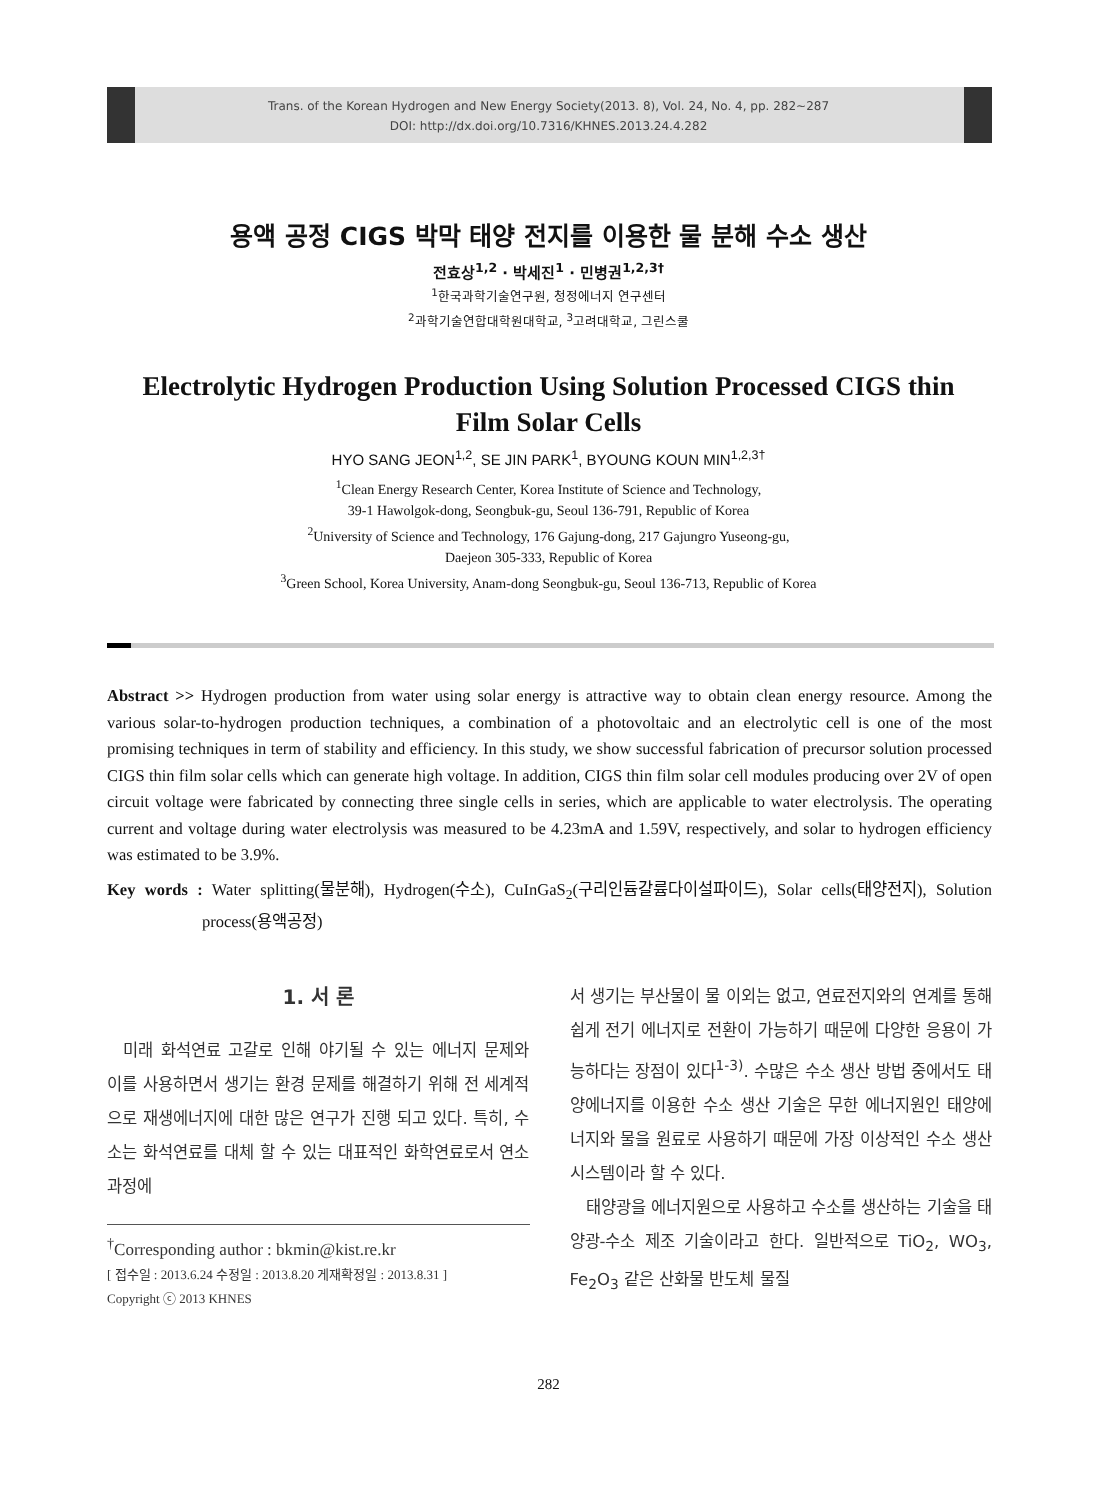Trans. of the Korean Hydrogen and New Energy Society(2013. 8), Vol. 24, No. 4, pp. 282~287
DOI: http://dx.doi.org/10.7316/KHNES.2013.24.4.282
용액 공정 CIGS 박막 태양 전지를 이용한 물 분해 수소 생산
전효상<sup>1,2</sup> · 박세진<sup>1</sup> · 민병권<sup>1,2,3†</sup>
<sup>1</sup> 한국과학기술연구원, 청정에너지 연구센터
<sup>2</sup> 과학기술연합대학원대학교, <sup>3</sup>고려대학교, 그린스쿨
Electrolytic Hydrogen Production Using Solution Processed CIGS thin Film Solar Cells
HYO SANG JEON<sup>1,2</sup>, SE JIN PARK<sup>1</sup>, BYOUNG KOUN MIN<sup>1,2,3†</sup>
<sup>1</sup> Clean Energy Research Center, Korea Institute of Science and Technology,
39-1 Hawolgok-dong, Seongbuk-gu, Seoul 136-791, Republic of Korea
<sup>2</sup> University of Science and Technology, 176 Gajung-dong, 217 Gajungro Yuseong-gu,
Daejeon 305-333, Republic of Korea
<sup>3</sup> Green School, Korea University, Anam-dong Seongbuk-gu, Seoul 136-713, Republic of Korea
Abstract >> Hydrogen production from water using solar energy is attractive way to obtain clean energy resource. Among the various solar-to-hydrogen production techniques, a combination of a photovoltaic and an electrolytic cell is one of the most promising techniques in term of stability and efficiency. In this study, we show successful fabrication of precursor solution processed CIGS thin film solar cells which can generate high voltage. In addition, CIGS thin film solar cell modules producing over 2V of open circuit voltage were fabricated by connecting three single cells in series, which are applicable to water electrolysis. The operating current and voltage during water electrolysis was measured to be 4.23mA and 1.59V, respectively, and solar to hydrogen efficiency was estimated to be 3.9%.
Key words : Water splitting(물분해), Hydrogen(수소), CuInGaS<sub>2</sub>(구리인듐갈륨다이설파이드), Solar cells(태양전지), Solution process(용액공정)
1. 서 론
미래 화석연료 고갈로 인해 야기될 수 있는 에너지 문제와 이를 사용하면서 생기는 환경 문제를 해결하기 위해 전 세계적으로 재생에너지에 대한 많은 연구가 진행 되고 있다. 특히, 수소는 화석연료를 대체 할 수 있는 대표적인 화학연료로서 연소 과정에
<sup>†</sup> Corresponding author : bkmin@kist.re.kr
[ 접수일 : 2013.6.24 수정일 : 2013.8.20 게재확정일 : 2013.8.31 ]
Copyright ⓒ 2013 KHNES
서 생기는 부산물이 물 이외는 없고, 연료전지와의 연계를 통해 쉽게 전기 에너지로 전환이 가능하기 때문에 다양한 응용이 가능하다는 장점이 있다<sup>1-3)</sup>. 수많은 수소 생산 방법 중에서도 태양에너지를 이용한 수소 생산 기술은 무한 에너지원인 태양에너지와 물을 원료로 사용하기 때문에 가장 이상적인 수소 생산 시스템이라 할 수 있다.
태양광을 에너지원으로 사용하고 수소를 생산하는 기술을 태양광-수소 제조 기술이라고 한다. 일반적으로 TiO<sub>2</sub>, WO<sub>3</sub>, Fe<sub>2</sub>O<sub>3</sub> 같은 산화물 반도체 물질
282